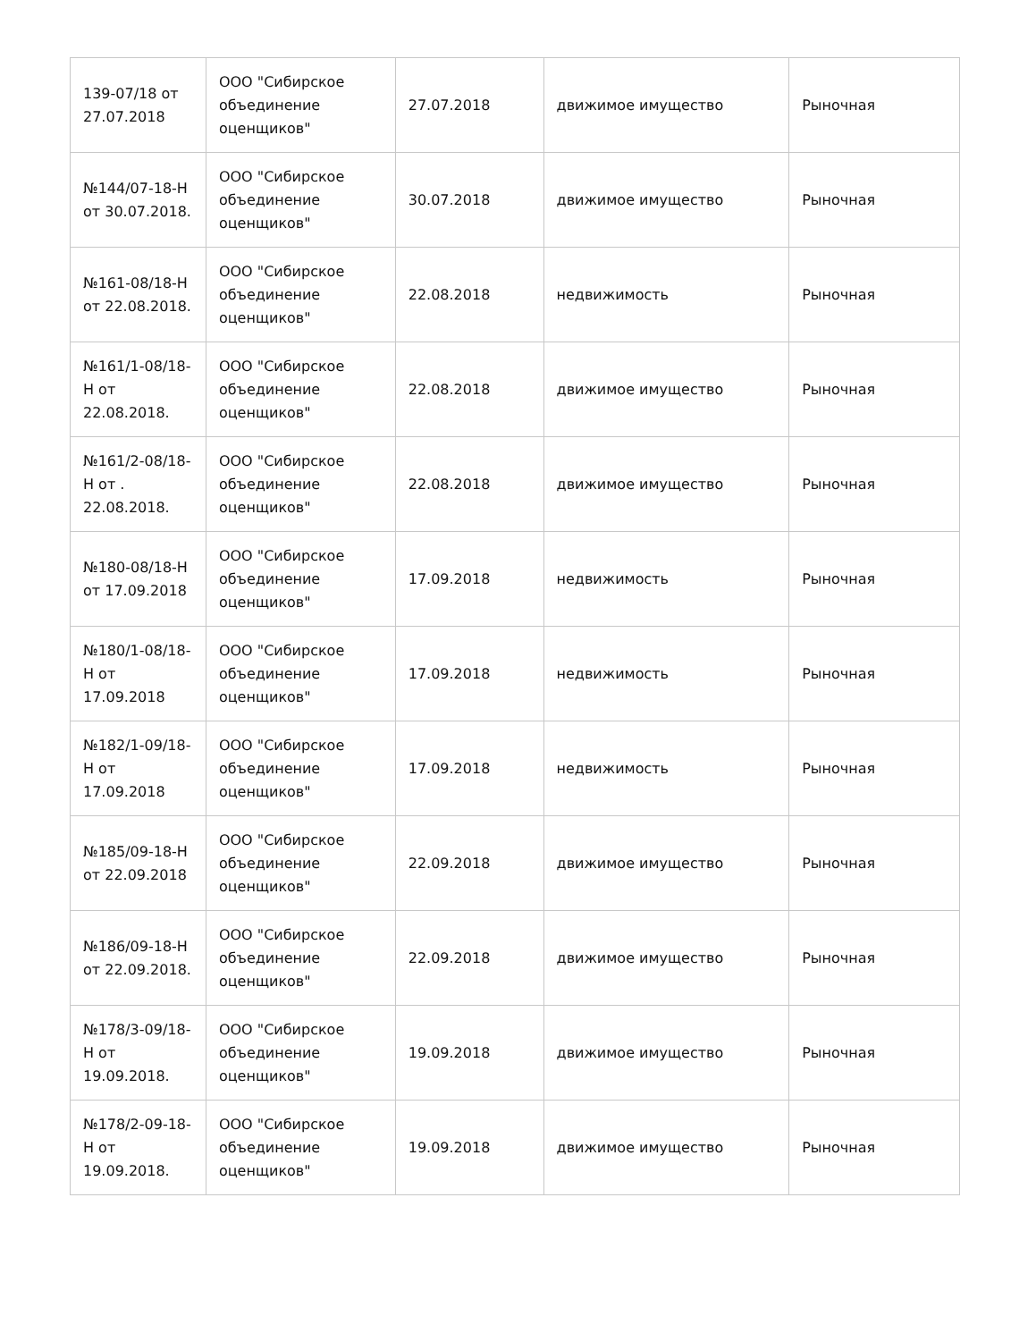| 139-07/18 от 27.07.2018 | ООО "Сибирское объединение оценщиков" | 27.07.2018 | движимое имущество | Рыночная |
| №144/07-18-Н от 30.07.2018. | ООО "Сибирское объединение оценщиков" | 30.07.2018 | движимое имущество | Рыночная |
| №161-08/18-Н от 22.08.2018. | ООО "Сибирское объединение оценщиков" | 22.08.2018 | недвижимость | Рыночная |
| №161/1-08/18-Н от 22.08.2018. | ООО "Сибирское объединение оценщиков" | 22.08.2018 | движимое имущество | Рыночная |
| №161/2-08/18-Н от . 22.08.2018. | ООО "Сибирское объединение оценщиков" | 22.08.2018 | движимое имущество | Рыночная |
| №180-08/18-Н от 17.09.2018 | ООО "Сибирское объединение оценщиков" | 17.09.2018 | недвижимость | Рыночная |
| №180/1-08/18-Н от 17.09.2018 | ООО "Сибирское объединение оценщиков" | 17.09.2018 | недвижимость | Рыночная |
| №182/1-09/18-Н от 17.09.2018 | ООО "Сибирское объединение оценщиков" | 17.09.2018 | недвижимость | Рыночная |
| №185/09-18-Н от 22.09.2018 | ООО "Сибирское объединение оценщиков" | 22.09.2018 | движимое имущество | Рыночная |
| №186/09-18-Н от 22.09.2018. | ООО "Сибирское объединение оценщиков" | 22.09.2018 | движимое имущество | Рыночная |
| №178/3-09/18-Н от 19.09.2018. | ООО "Сибирское объединение оценщиков" | 19.09.2018 | движимое имущество | Рыночная |
| №178/2-09-18-Н от 19.09.2018. | ООО "Сибирское объединение оценщиков" | 19.09.2018 | движимое имущество | Рыночная |